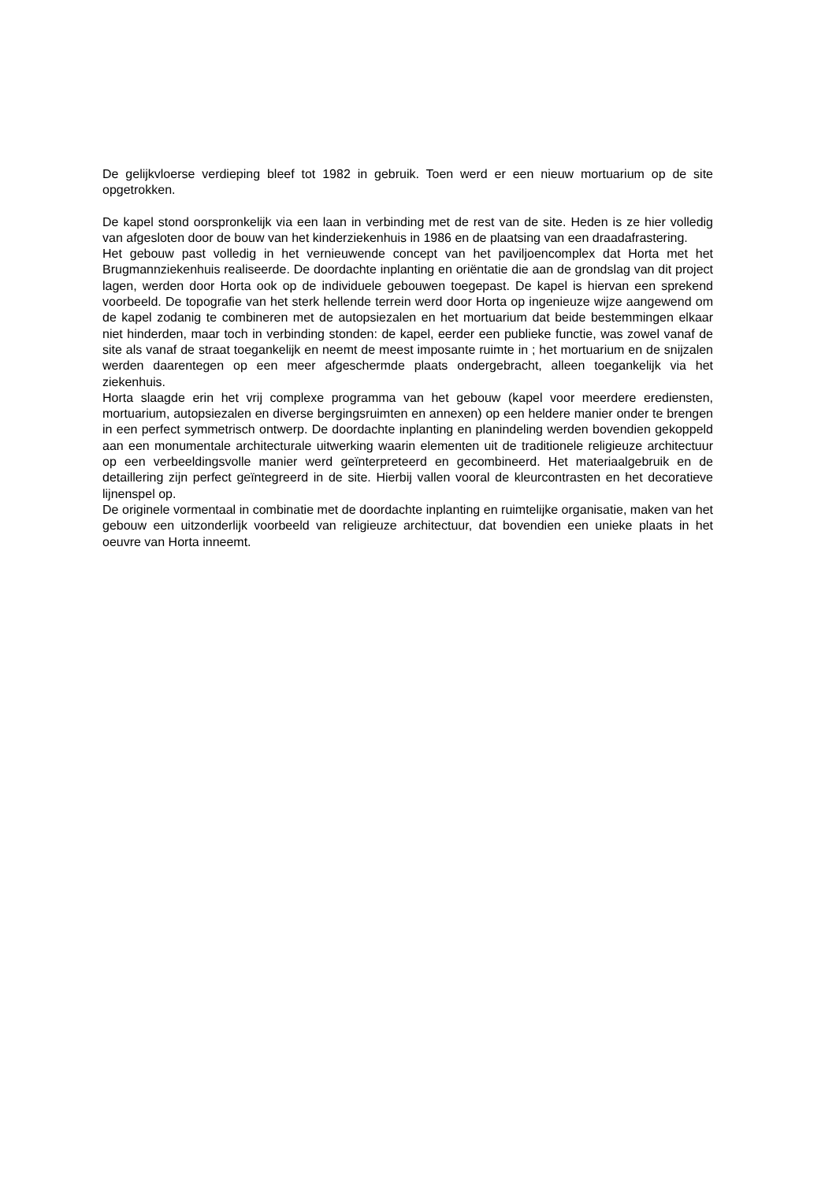De gelijkvloerse verdieping bleef tot 1982 in gebruik. Toen werd er een nieuw mortuarium op de site opgetrokken.
De kapel stond oorspronkelijk via een laan in verbinding met de rest van de site. Heden is ze hier volledig van afgesloten door de bouw van het kinderziekenhuis in 1986 en de plaatsing van een draadafrastering.
Het gebouw past volledig in het vernieuwende concept van het paviljoencomplex dat Horta met het Brugmannziekenhuis realiseerde. De doordachte inplanting en oriëntatie die aan de grondslag van dit project lagen, werden door Horta ook op de individuele gebouwen toegepast. De kapel is hiervan een sprekend voorbeeld. De topografie van het sterk hellende terrein werd door Horta op ingenieuze wijze aangewend om de kapel zodanig te combineren met de autopsiezalen en het mortuarium dat beide bestemmingen elkaar niet hinderden, maar toch in verbinding stonden: de kapel, eerder een publieke functie, was zowel vanaf de site als vanaf de straat toegankelijk en neemt de meest imposante ruimte in ; het mortuarium en de snijzalen werden daarentegen op een meer afgeschermde plaats ondergebracht, alleen toegankelijk via het ziekenhuis.
Horta slaagde erin het vrij complexe programma van het gebouw (kapel voor meerdere erediensten, mortuarium, autopsiezalen en diverse bergingsruimten en annexen) op een heldere manier onder te brengen in een perfect symmetrisch ontwerp. De doordachte inplanting en planindeling werden bovendien gekoppeld aan een monumentale architecturale uitwerking waarin elementen uit de traditionele religieuze architectuur op een verbeeldingsvolle manier werd geïnterpreteerd en gecombineerd. Het materiaalgebruik en de detaillering zijn perfect geïntegreerd in de site. Hierbij vallen vooral de kleurcontrasten en het decoratieve lijnenspel op.
De originele vormentaal in combinatie met de doordachte inplanting en ruimtelijke organisatie, maken van het gebouw een uitzonderlijk voorbeeld van religieuze architectuur, dat bovendien een unieke plaats in het oeuvre van Horta inneemt.